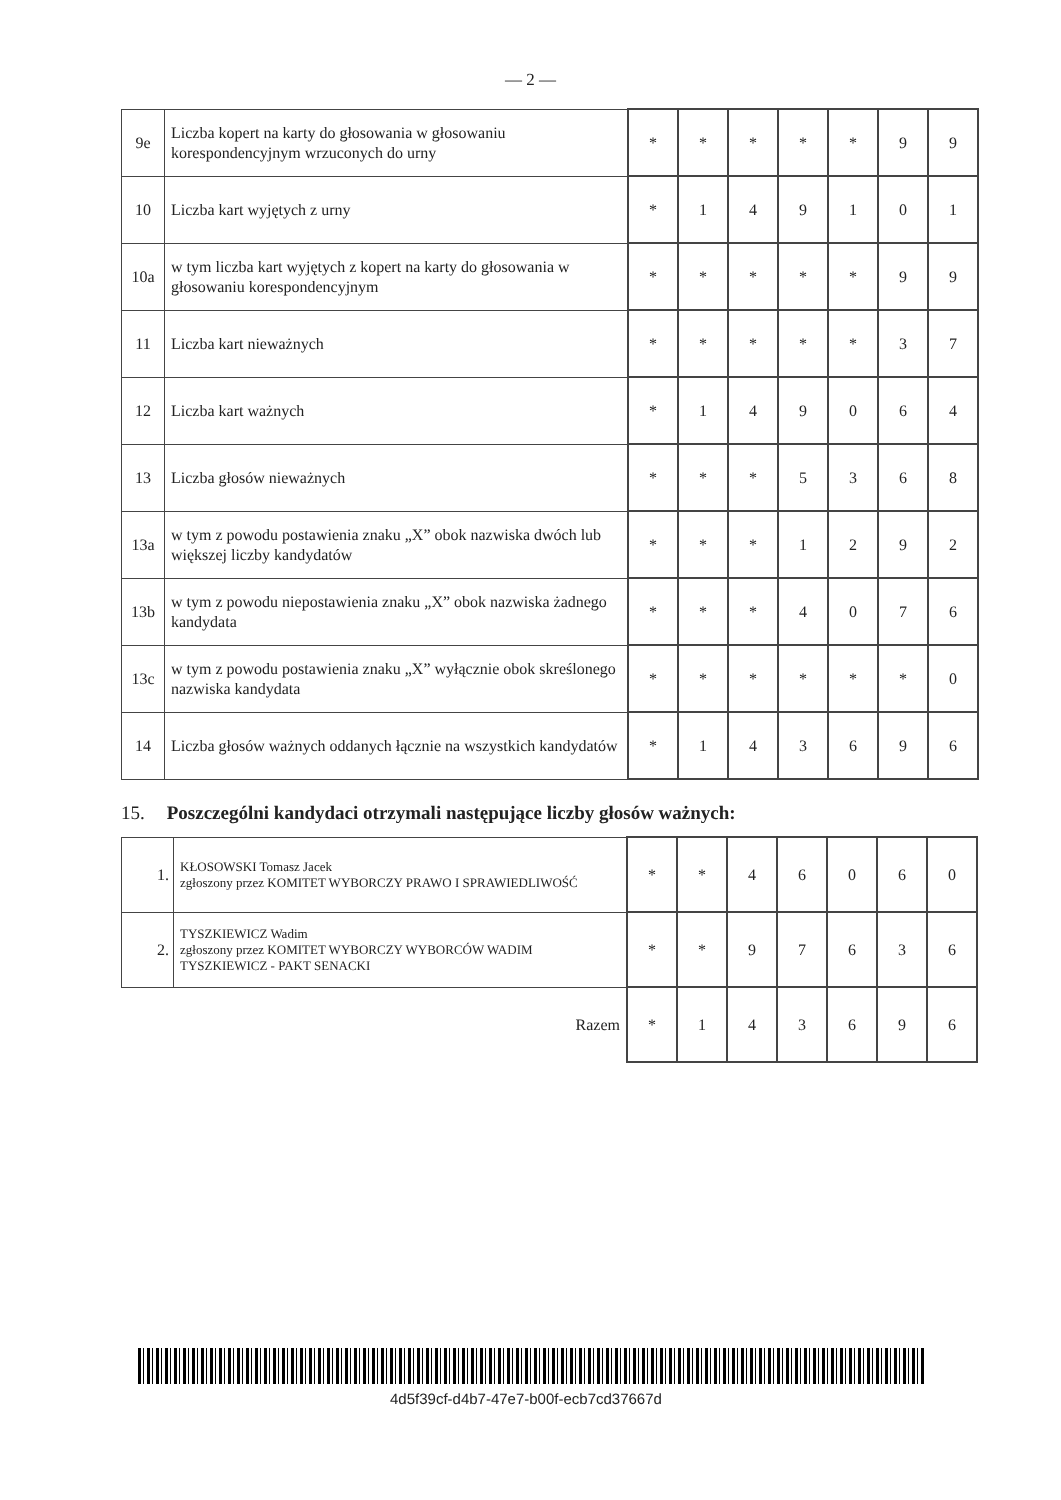— 2 —
| 9e | Liczba kopert na karty do głosowania w głosowaniu korespondencyjnym wrzuconych do urny | * | * | * | * | * | 9 | 9 |
| 10 | Liczba kart wyjętych z urny | * | 1 | 4 | 9 | 1 | 0 | 1 |
| 10a | w tym liczba kart wyjętych z kopert na karty do głosowania w głosowaniu korespondencyjnym | * | * | * | * | * | 9 | 9 |
| 11 | Liczba kart nieważnych | * | * | * | * | * | 3 | 7 |
| 12 | Liczba kart ważnych | * | 1 | 4 | 9 | 0 | 6 | 4 |
| 13 | Liczba głosów nieważnych | * | * | * | 5 | 3 | 6 | 8 |
| 13a | w tym z powodu postawienia znaku „X” obok nazwiska dwóch lub większej liczby kandydatów | * | * | * | 1 | 2 | 9 | 2 |
| 13b | w tym z powodu niepostawienia znaku „X” obok nazwiska żadnego kandydata | * | * | * | 4 | 0 | 7 | 6 |
| 13c | w tym z powodu postawienia znaku „X” wyłącznie obok skreślonego nazwiska kandydata | * | * | * | * | * | * | 0 |
| 14 | Liczba głosów ważnych oddanych łącznie na wszystkich kandydatów | * | 1 | 4 | 3 | 6 | 9 | 6 |
15. Poszczególni kandydaci otrzymali następujące liczby głosów ważnych:
| 1. | KŁOSOWSKI Tomasz Jacek zgłoszony przez KOMITET WYBORCZY PRAWO I SPRAWIEDLIWOŚĆ | * | * | 4 | 6 | 0 | 6 | 0 |
| 2. | TYSZKIEWICZ Wadim zgłoszony przez KOMITET WYBORCZY WYBORCÓW WADIM TYSZKIEWICZ - PAKT SENACKI | * | * | 9 | 7 | 6 | 3 | 6 |
| Razem | | * | 1 | 4 | 3 | 6 | 9 | 6 |
4d5f39cf-d4b7-47e7-b00f-ecb7cd37667d